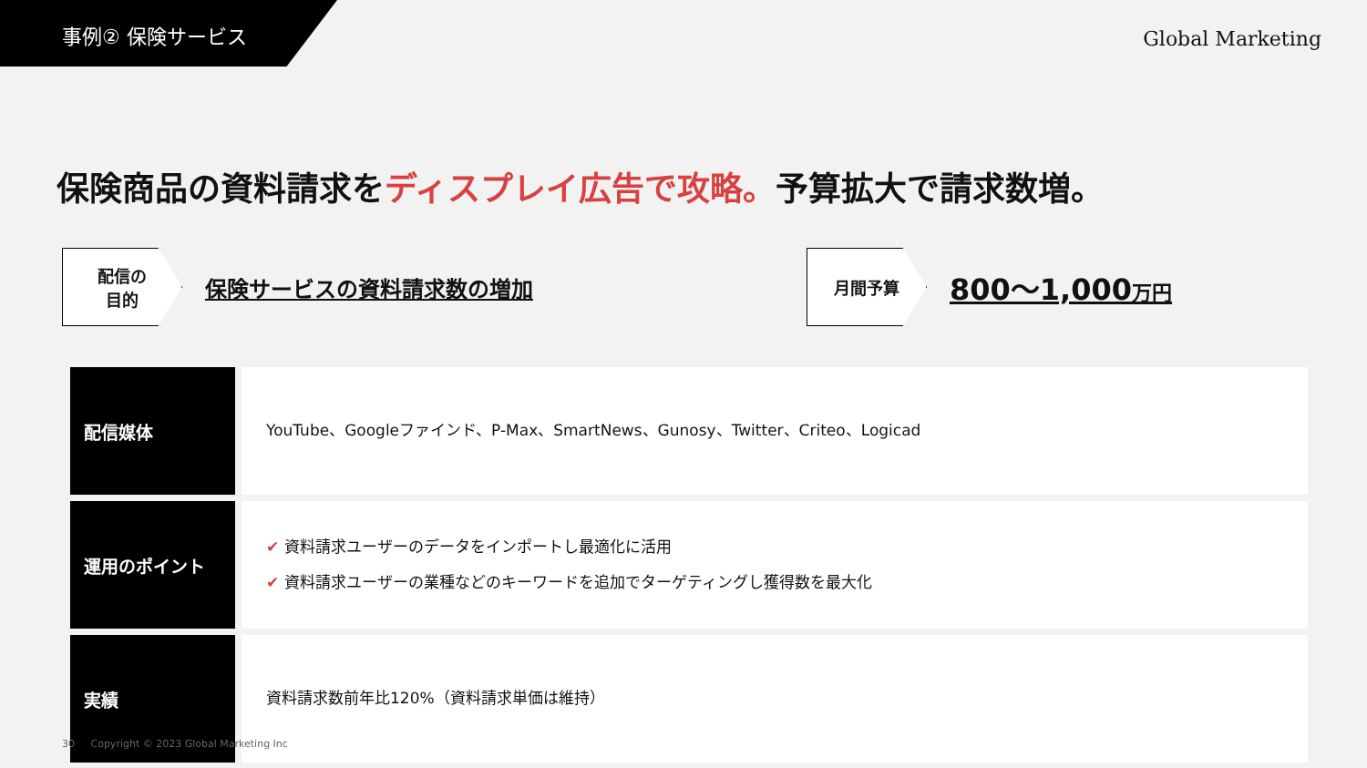事例② 保険サービス
Global Marketing
保険商品の資料請求をディスプレイ広告で攻略。予算拡大で請求数増。
配信の
目的
保険サービスの資料請求数の増加
月間予算
800〜1,000万円
| 配信媒体 | YouTube、Googleファインド、P-Max、SmartNews、Gunosy、Twitter、Criteo、Logicad |
| 運用のポイント | ✔ 資料請求ユーザーのデータをインポートし最適化に活用 ✔ 資料請求ユーザーの業種などのキーワードを追加でターゲティングし獲得数を最大化 |
| 実績 | 資料請求数前年比120%（資料請求単価は維持） |
30 Copyright © 2023 Global Marketing Inc